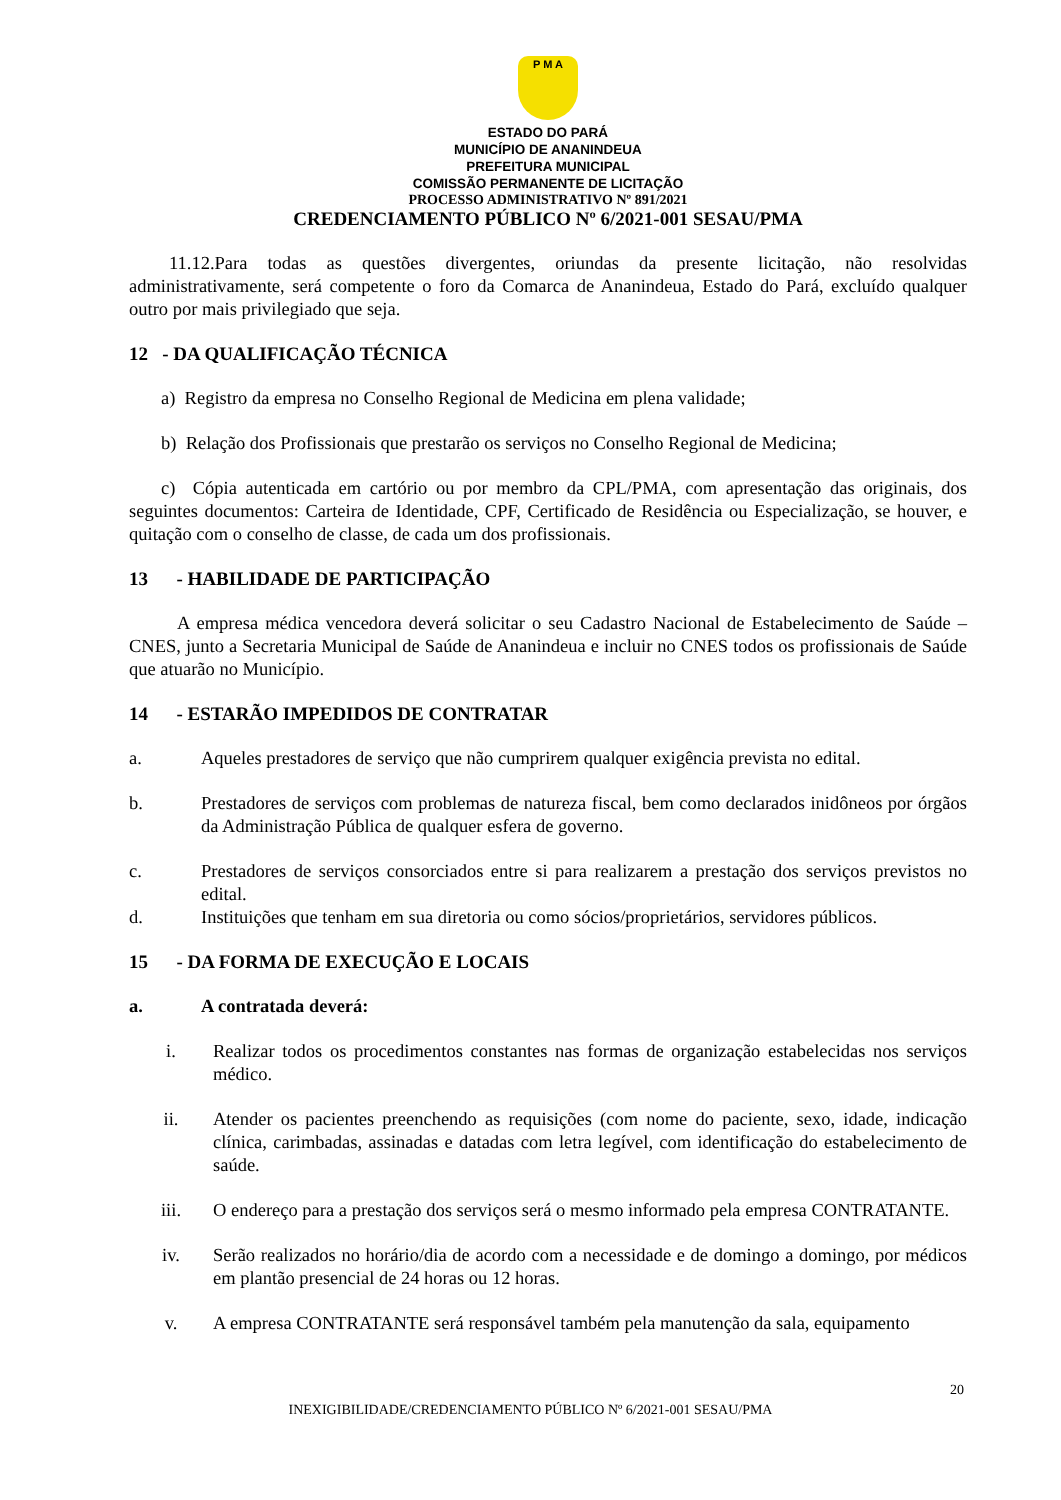P M A
ESTADO DO PARÁ
MUNICÍPIO DE ANANINDEUA
PREFEITURA MUNICIPAL
COMISSÃO PERMANENTE DE LICITAÇÃO
PROCESSO ADMINISTRATIVO Nº 891/2021
CREDENCIAMENTO PÚBLICO Nº 6/2021-001 SESAU/PMA
11.12.Para todas as questões divergentes, oriundas da presente licitação, não resolvidas administrativamente, será competente o foro da Comarca de Ananindeua, Estado do Pará, excluído qualquer outro por mais privilegiado que seja.
12 - DA QUALIFICAÇÃO TÉCNICA
a) Registro da empresa no Conselho Regional de Medicina em plena validade;
b) Relação dos Profissionais que prestarão os serviços no Conselho Regional de Medicina;
c) Cópia autenticada em cartório ou por membro da CPL/PMA, com apresentação das originais, dos seguintes documentos: Carteira de Identidade, CPF, Certificado de Residência ou Especialização, se houver, e quitação com o conselho de classe, de cada um dos profissionais.
13 - HABILIDADE DE PARTICIPAÇÃO
A empresa médica vencedora deverá solicitar o seu Cadastro Nacional de Estabelecimento de Saúde – CNES, junto a Secretaria Municipal de Saúde de Ananindeua e incluir no CNES todos os profissionais de Saúde que atuarão no Município.
14 - ESTARÃO IMPEDIDOS DE CONTRATAR
a. Aqueles prestadores de serviço que não cumprirem qualquer exigência prevista no edital.
b. Prestadores de serviços com problemas de natureza fiscal, bem como declarados inidôneos por órgãos da Administração Pública de qualquer esfera de governo.
c. Prestadores de serviços consorciados entre si para realizarem a prestação dos serviços previstos no edital.
d. Instituições que tenham em sua diretoria ou como sócios/proprietários, servidores públicos.
15 - DA FORMA DE EXECUÇÃO E LOCAIS
a. A contratada deverá:
i. Realizar todos os procedimentos constantes nas formas de organização estabelecidas nos serviços médico.
ii. Atender os pacientes preenchendo as requisições (com nome do paciente, sexo, idade, indicação clínica, carimbadas, assinadas e datadas com letra legível, com identificação do estabelecimento de saúde.
iii. O endereço para a prestação dos serviços será o mesmo informado pela empresa CONTRATANTE.
iv. Serão realizados no horário/dia de acordo com a necessidade e de domingo a domingo, por médicos em plantão presencial de 24 horas ou 12 horas.
v. A empresa CONTRATANTE será responsável também pela manutenção da sala, equipamento
20
INEXIGIBILIDADE/CREDENCIAMENTO PÚBLICO Nº 6/2021-001 SESAU/PMA